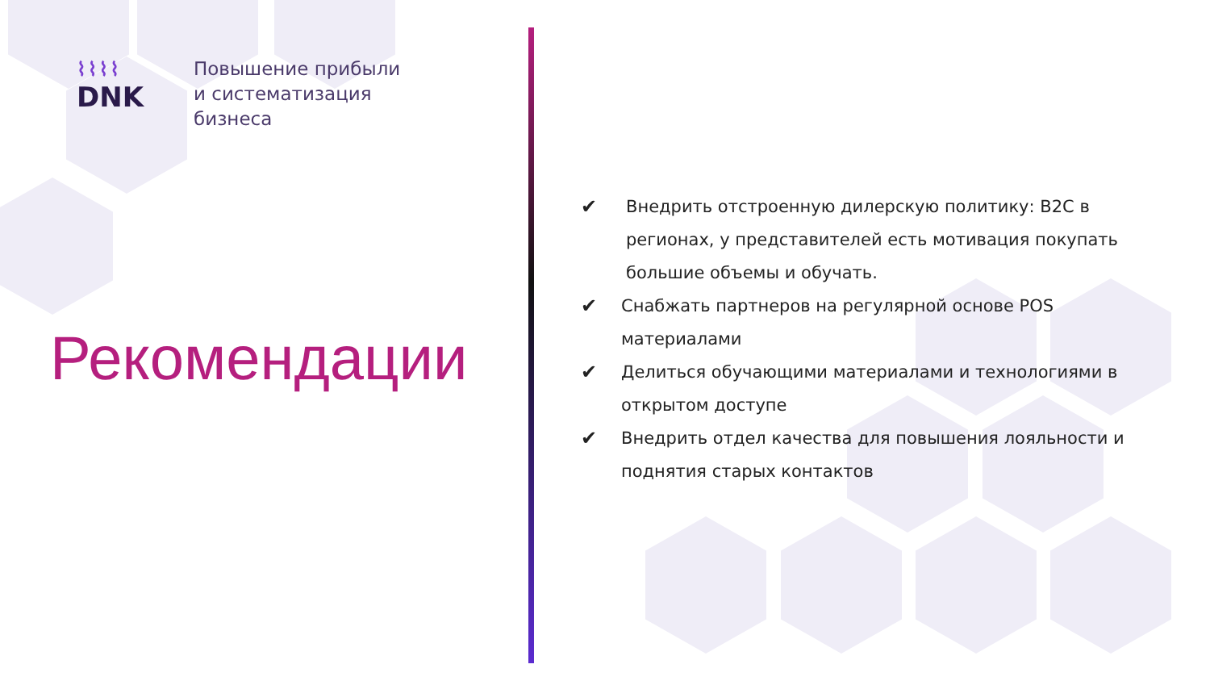⌇⌇⌇⌇
DNK
Повышение прибыли
и систематизация
бизнеса
Рекомендации
✔ Внедрить отстроенную дилерскую политику: B2C в регионах, у представителей есть мотивация покупать большие объемы и обучать.
✔ Снабжать партнеров на регулярной основе POS материалами
✔ Делиться обучающими материалами и технологиями в открытом доступе
✔ Внедрить отдел качества для повышения лояльности и поднятия старых контактов